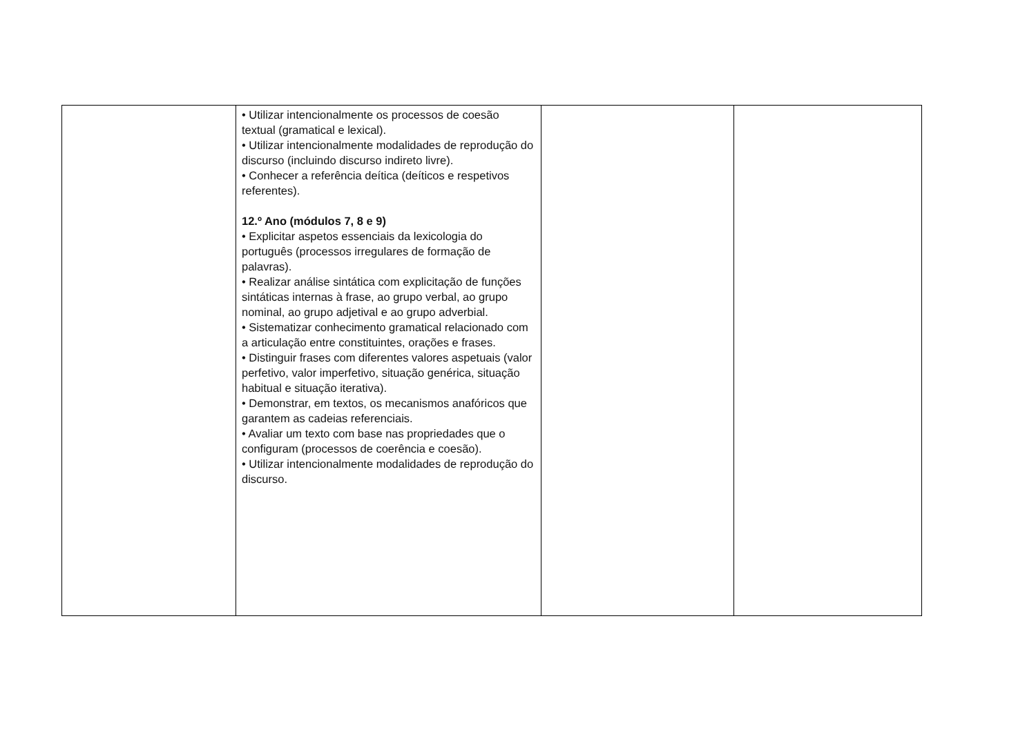| | • Utilizar intencionalmente os processos de coesão textual (gramatical e lexical). • Utilizar intencionalmente modalidades de reprodução do discurso (incluindo discurso indireto livre). • Conhecer a referência deítica (deíticos e respetivos referentes). 12.º Ano (módulos 7, 8 e 9) • Explicitar aspetos essenciais da lexicologia do português (processos irregulares de formação de palavras). • Realizar análise sintática com explicitação de funções sintáticas internas à frase, ao grupo verbal, ao grupo nominal, ao grupo adjetival e ao grupo adverbial. • Sistematizar conhecimento gramatical relacionado com a articulação entre constituintes, orações e frases. • Distinguir frases com diferentes valores aspetuais (valor perfetivo, valor imperfetivo, situação genérica, situação habitual e situação iterativa). • Demonstrar, em textos, os mecanismos anafóricos que garantem as cadeias referenciais. • Avaliar um texto com base nas propriedades que o configuram (processos de coerência e coesão). • Utilizar intencionalmente modalidades de reprodução do discurso. | | |